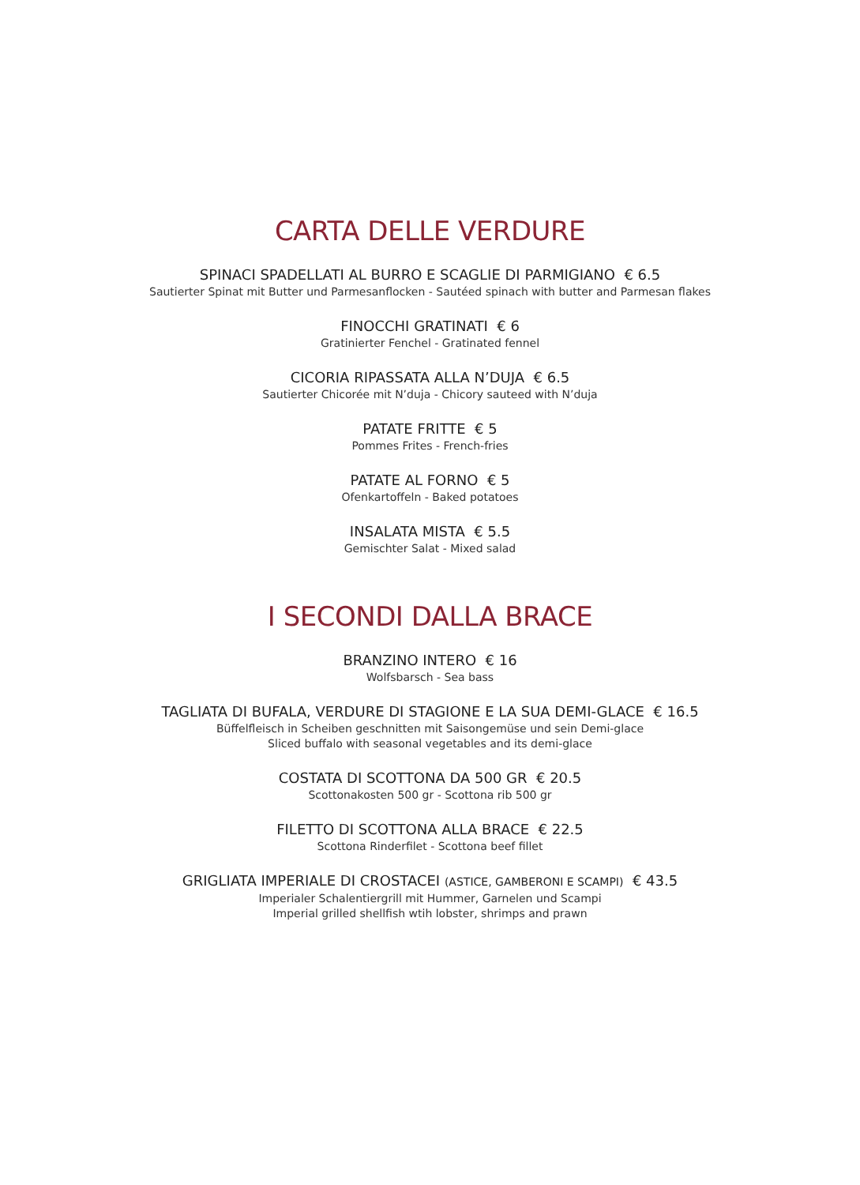CARTA DELLE VERDURE
SPINACI SPADELLATI AL BURRO E SCAGLIE DI PARMIGIANO € 6.5
Sautierter Spinat mit Butter und Parmesanflocken - Sautéed spinach with butter and Parmesan flakes
FINOCCHI GRATINATI € 6
Gratinierter Fenchel - Gratinated fennel
CICORIA RIPASSATA ALLA N’DUJA € 6.5
Sautierter Chicorée mit N’duja - Chicory sauteed with N’duja
PATATE FRITTE € 5
Pommes Frites - French-fries
PATATE AL FORNO € 5
Ofenkartoffeln - Baked potatoes
INSALATA MISTA € 5.5
Gemischter Salat - Mixed salad
I SECONDI DALLA BRACE
BRANZINO INTERO € 16
Wolfsbarsch - Sea bass
TAGLIATA DI BUFALA, VERDURE DI STAGIONE E LA SUA DEMI-GLACE € 16.5
Büffelfleisch in Scheiben geschnitten mit Saisongemüse und sein Demi-glace
Sliced buffalo with seasonal vegetables and its demi-glace
COSTATA DI SCOTTONA DA 500 GR € 20.5
Scottonakosten 500 gr - Scottona rib 500 gr
FILETTO DI SCOTTONA ALLA BRACE € 22.5
Scottona Rinderfilet - Scottona beef fillet
GRIGLIATA IMPERIALE DI CROSTACEI (ASTICE, GAMBERONI E SCAMPI) € 43.5
Imperialer Schalentiergrill mit Hummer, Garnelen und Scampi
Imperial grilled shellfish wtih lobster, shrimps and prawn